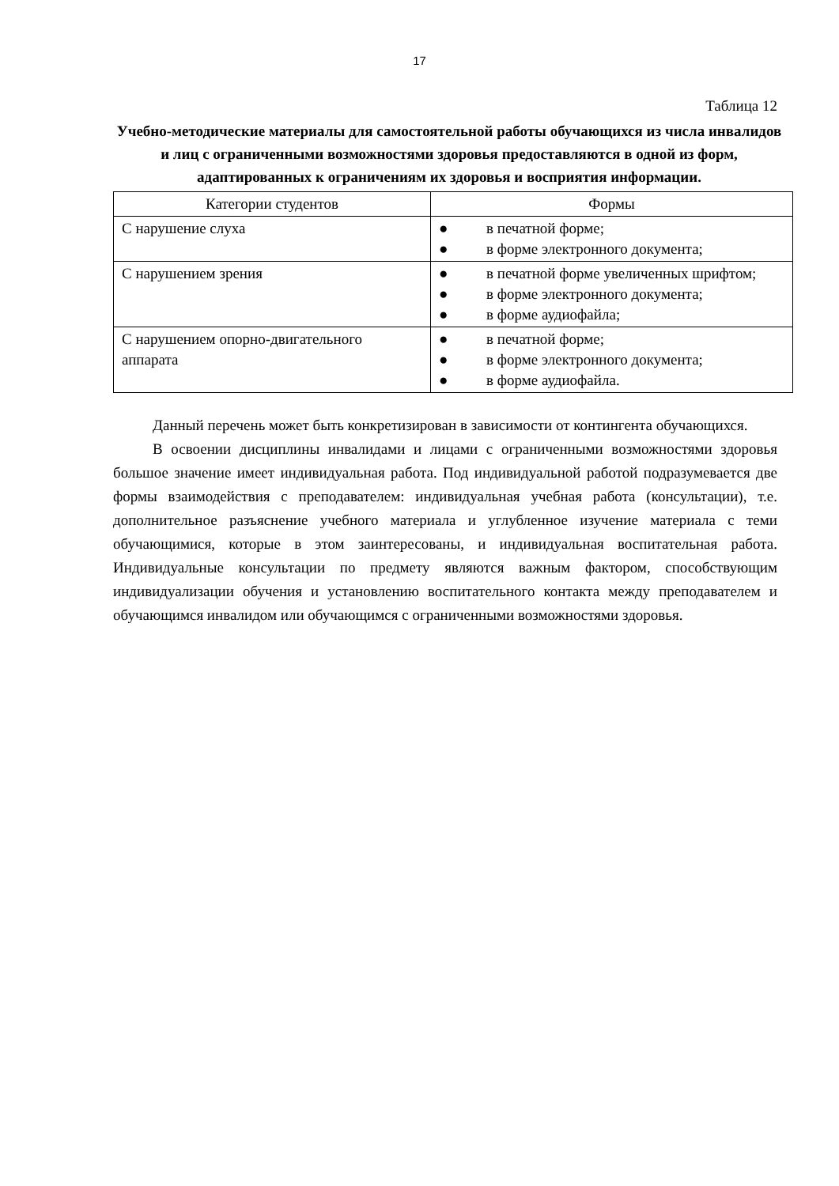17
Таблица 12
Учебно-методические материалы для самостоятельной работы обучающихся из числа инвалидов и лиц с ограниченными возможностями здоровья предоставляются в одной из форм, адаптированных к ограничениям их здоровья и восприятия информации.
| Категории студентов | Формы |
| --- | --- |
| С нарушение слуха | ● в печатной форме; ● в форме электронного документа; |
| С нарушением зрения | ● в печатной форме увеличенных шрифтом; ● в форме электронного документа; ● в форме аудиофайла; |
| С нарушением опорно-двигательного аппарата | ● в печатной форме; ● в форме электронного документа; ● в форме аудиофайла. |
Данный перечень может быть конкретизирован в зависимости от контингента обучающихся.
В освоении дисциплины инвалидами и лицами с ограниченными возможностями здоровья большое значение имеет индивидуальная работа. Под индивидуальной работой подразумевается две формы взаимодействия с преподавателем: индивидуальная учебная работа (консультации), т.е. дополнительное разъяснение учебного материала и углубленное изучение материала с теми обучающимися, которые в этом заинтересованы, и индивидуальная воспитательная работа. Индивидуальные консультации по предмету являются важным фактором, способствующим индивидуализации обучения и установлению воспитательного контакта между преподавателем и обучающимся инвалидом или обучающимся с ограниченными возможностями здоровья.